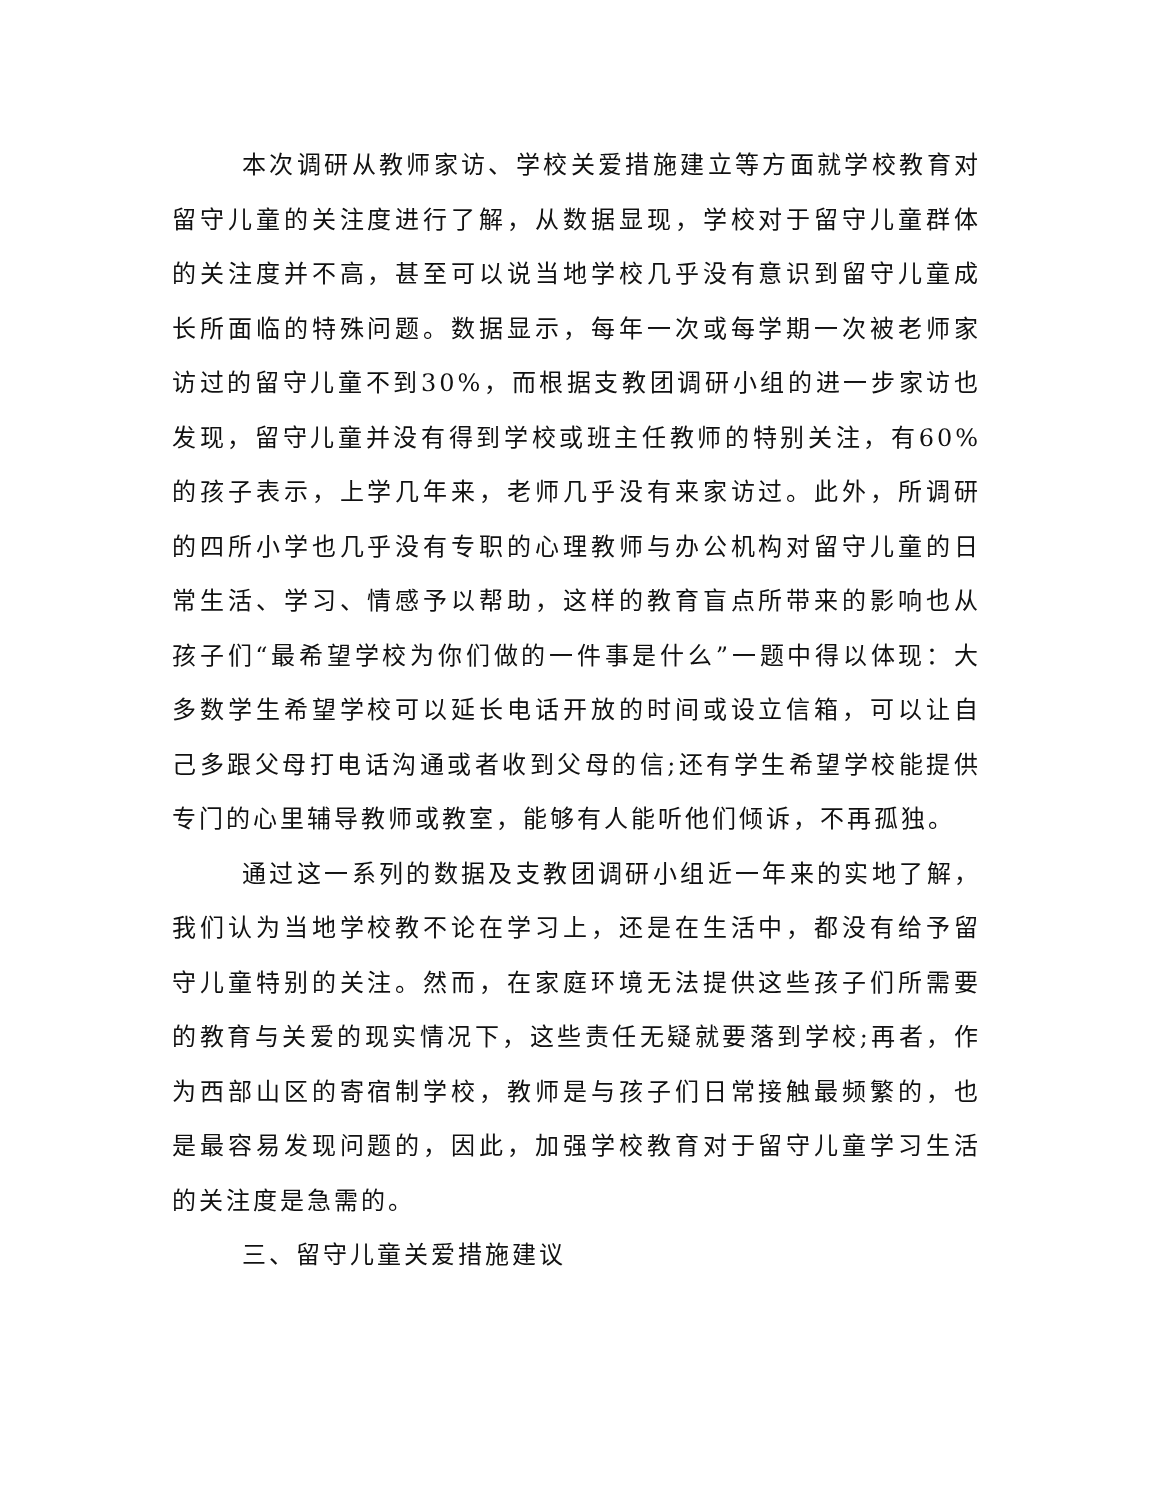本次调研从教师家访、学校关爱措施建立等方面就学校教育对留守儿童的关注度进行了解，从数据显现，学校对于留守儿童群体的关注度并不高，甚至可以说当地学校几乎没有意识到留守儿童成长所面临的特殊问题。数据显示，每年一次或每学期一次被老师家访过的留守儿童不到30%，而根据支教团调研小组的进一步家访也发现，留守儿童并没有得到学校或班主任教师的特别关注，有60%的孩子表示，上学几年来，老师几乎没有来家访过。此外，所调研的四所小学也几乎没有专职的心理教师与办公机构对留守儿童的日常生活、学习、情感予以帮助，这样的教育盲点所带来的影响也从孩子们“最希望学校为你们做的一件事是什么”一题中得以体现：大多数学生希望学校可以延长电话开放的时间或设立信箱，可以让自己多跟父母打电话沟通或者收到父母的信;还有学生希望学校能提供专门的心里辅导教师或教室，能够有人能听他们倾诉，不再孤独。
通过这一系列的数据及支教团调研小组近一年来的实地了解，我们认为当地学校教不论在学习上，还是在生活中，都没有给予留守儿童特别的关注。然而，在家庭环境无法提供这些孩子们所需要的教育与关爱的现实情况下，这些责任无疑就要落到学校;再者，作为西部山区的寄宿制学校，教师是与孩子们日常接触最频繁的，也是最容易发现问题的，因此，加强学校教育对于留守儿童学习生活的关注度是急需的。
三、留守儿童关爱措施建议